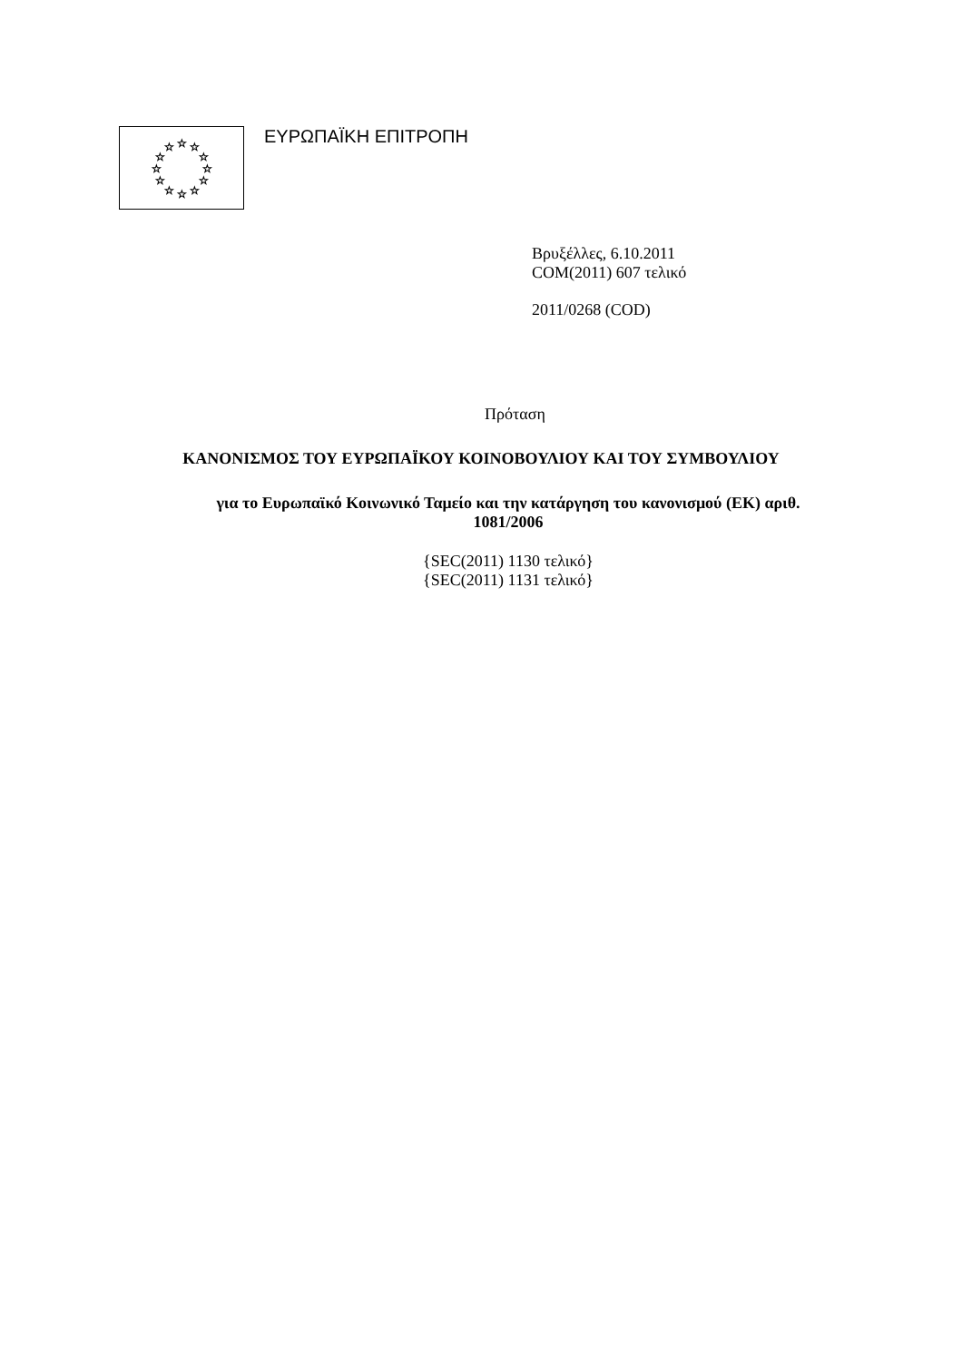☆
☆
☆
☆
☆
☆
☆
☆
☆
☆
☆
☆
ΕΥΡΩΠΑΪΚΗ ΕΠΙΤΡΟΠΗ
Βρυξέλλες, 6.10.2011
COM(2011) 607 τελικό
2011/0268 (COD)
Πρόταση
ΚΑΝΟΝΙΣΜΟΣ ΤΟΥ ΕΥΡΩΠΑΪΚΟΥ ΚΟΙΝΟΒΟΥΛΙΟΥ ΚΑΙ ΤΟΥ ΣΥΜΒΟΥΛΙΟΥ
για το Ευρωπαϊκό Κοινωνικό Ταμείο και την κατάργηση του κανονισμού (ΕΚ) αριθ.
1081/2006
{SEC(2011) 1130 τελικό}
{SEC(2011) 1131 τελικό}